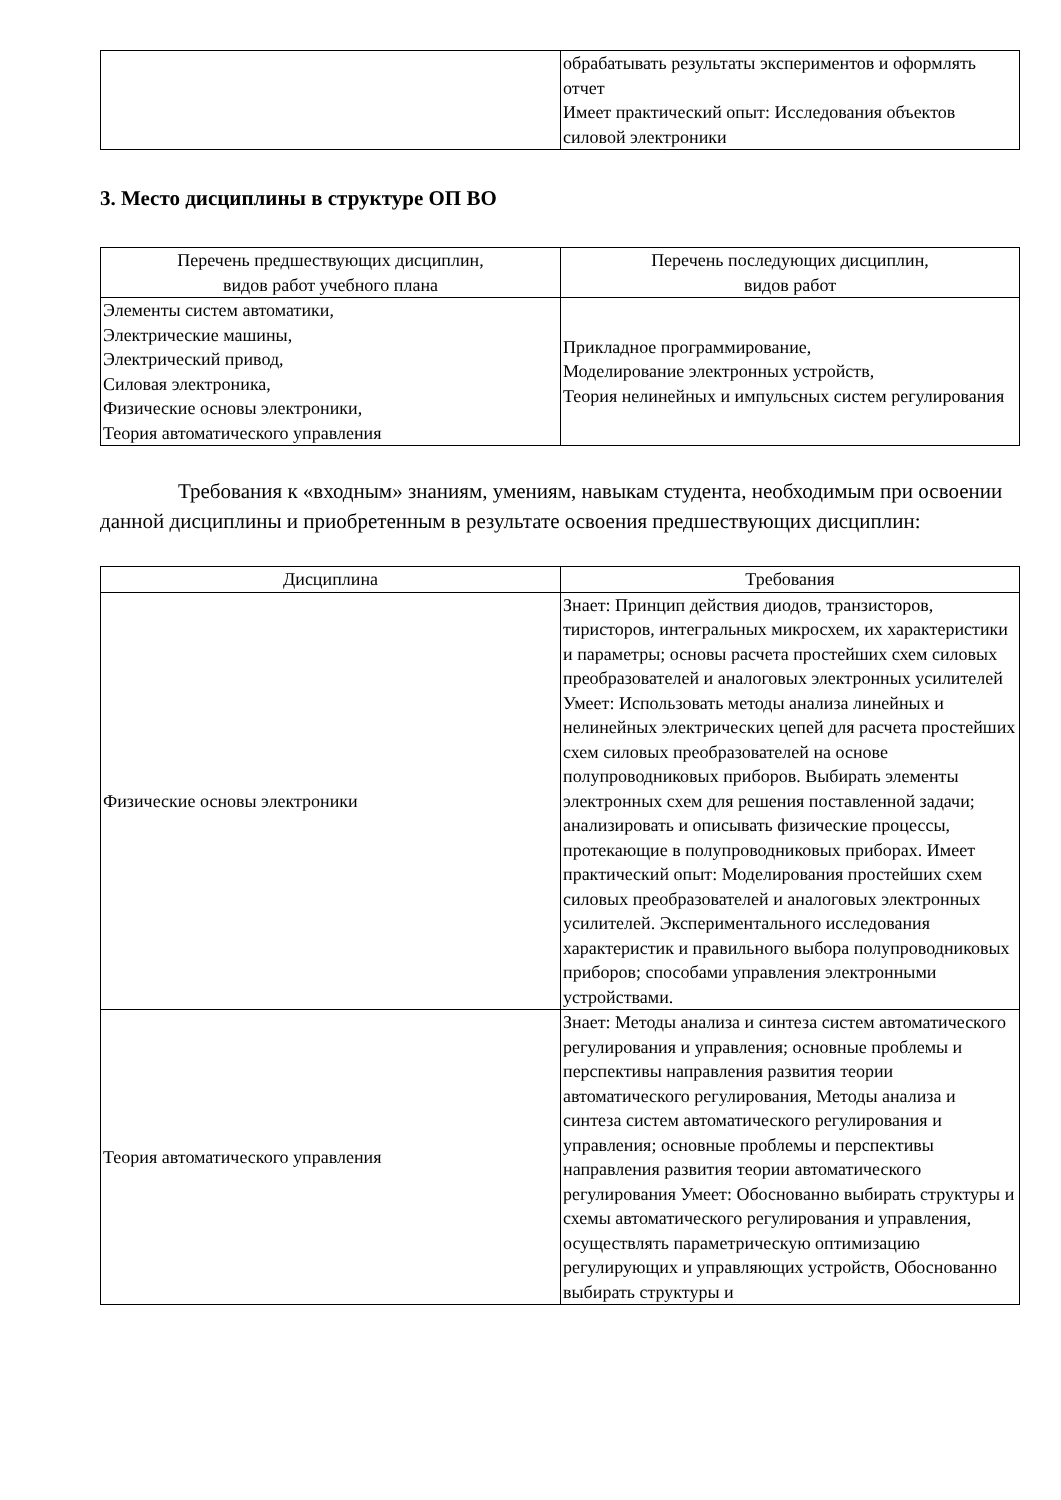| | обрабатывать результаты экспериментов и оформлять отчет Имеет практический опыт: Исследования объектов силовой электроники |
3. Место дисциплины в структуре ОП ВО
| Перечень предшествующих дисциплин, видов работ учебного плана | Перечень последующих дисциплин, видов работ |
| --- | --- |
| Элементы систем автоматики, Электрические машины, Электрический привод, Силовая электроника, Физические основы электроники, Теория автоматического управления | Прикладное программирование, Моделирование электронных устройств, Теория нелинейных и импульсных систем регулирования |
Требования к «входным» знаниям, умениям, навыкам студента, необходимым при освоении данной дисциплины и приобретенным в результате освоения предшествующих дисциплин:
| Дисциплина | Требования |
| --- | --- |
| Физические основы электроники | Знает: Принцип действия диодов, транзисторов, тиристоров, интегральных микросхем, их характеристики и параметры; основы расчета простейших схем силовых преобразователей и аналоговых электронных усилителей Умеет: Использовать методы анализа линейных и нелинейных электрических цепей для расчета простейших схем силовых преобразователей на основе полупроводниковых приборов. Выбирать элементы электронных схем для решения поставленной задачи; анализировать и описывать физические процессы, протекающие в полупроводниковых приборах. Имеет практический опыт: Моделирования простейших схем силовых преобразователей и аналоговых электронных усилителей. Экспериментального исследования характеристик и правильного выбора полупроводниковых приборов; способами управления электронными устройствами. |
| Теория автоматического управления | Знает: Методы анализа и синтеза систем автоматического регулирования и управления; основные проблемы и перспективы направления развития теории автоматического регулирования, Методы анализа и синтеза систем автоматического регулирования и управления; основные проблемы и перспективы направления развития теории автоматического регулирования Умеет: Обоснованно выбирать структуры и схемы автоматического регулирования и управления, осуществлять параметрическую оптимизацию регулирующих и управляющих устройств, Обоснованно выбирать структуры и |